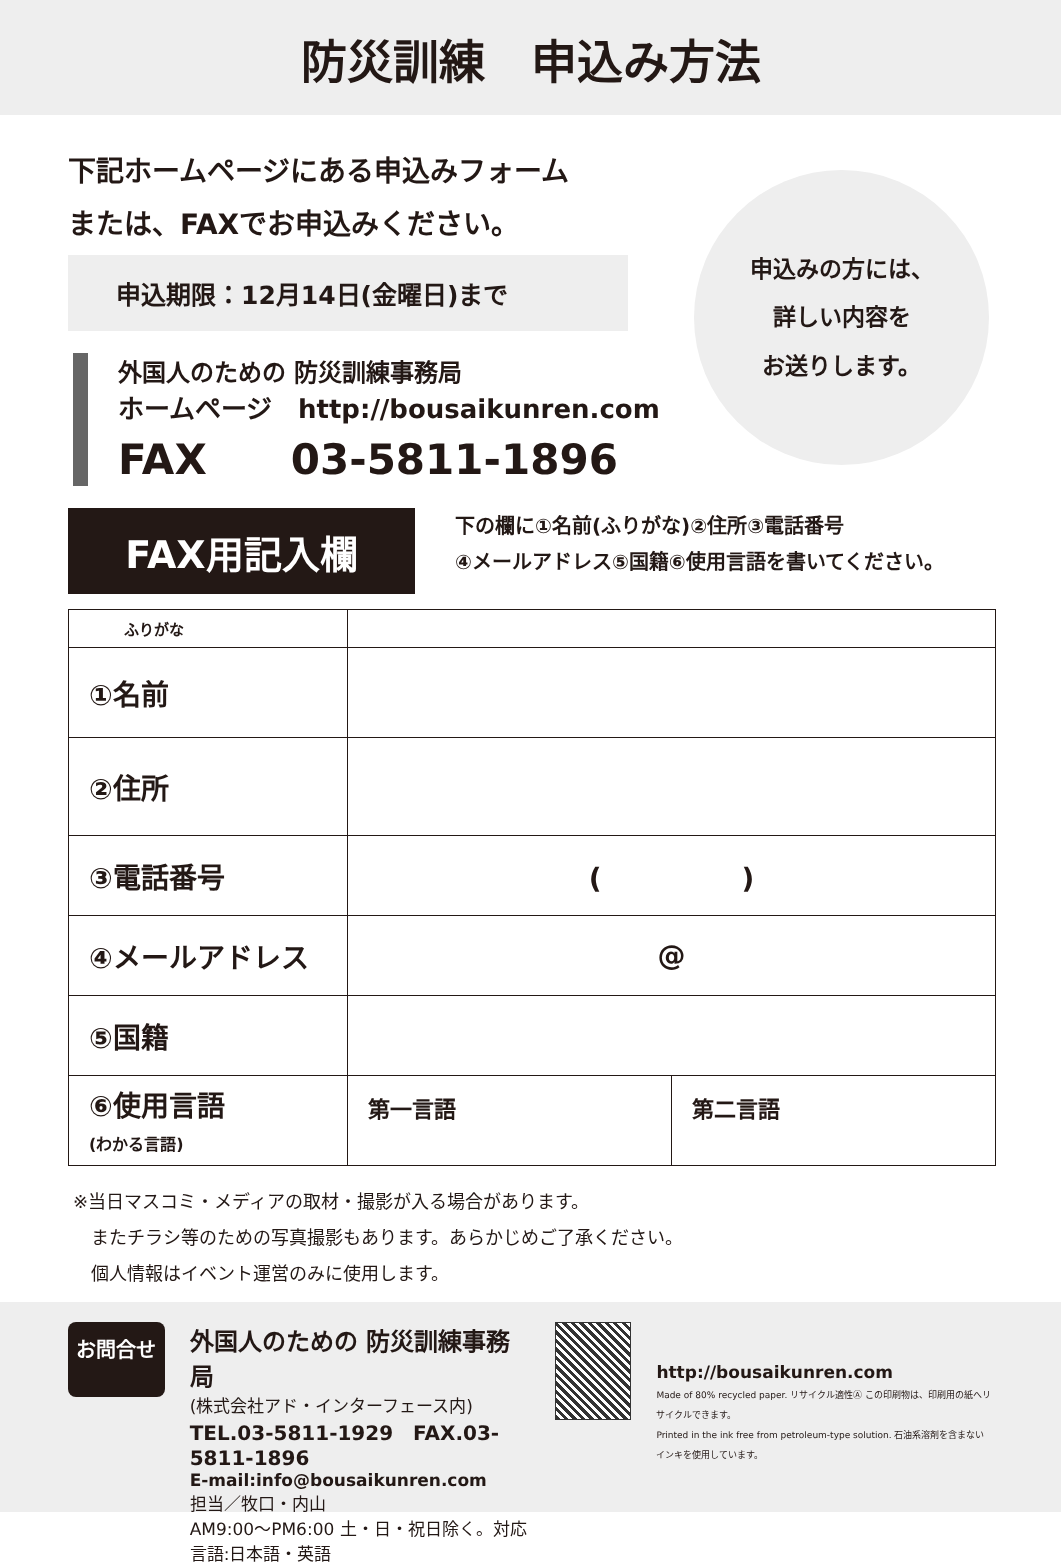防災訓練　申込み方法
申込みの方には、
詳しい内容を
お送りします。
下記ホームページにある申込みフォーム
または、FAXでお申込みください。
申込期限：12月14日(金曜日)まで
外国人のための 防災訓練事務局
ホームページ　http://bousaikunren.com
FAX　　03-5811-1896
FAX用記入欄
下の欄に①名前(ふりがな)②住所③電話番号
④メールアドレス⑤国籍⑥使用言語を書いてください。
| ふりがな | | |
| ①名前 | | |
| ②住所 | | |
| ③電話番号 | ( ) | |
| ④メールアドレス | @ | |
| ⑤国籍 | | |
| ⑥使用言語 (わかる言語) | 第一言語 | 第二言語 |
※当日マスコミ・メディアの取材・撮影が入る場合があります。
　またチラシ等のための写真撮影もあります。あらかじめご了承ください。
　個人情報はイベント運営のみに使用します。
お問合せ
外国人のための 防災訓練事務局
(株式会社アド・インターフェース内)
TEL.03-5811-1929　FAX.03-5811-1896
E-mail:info@bousaikunren.com
担当／牧口・内山
AM9:00〜PM6:00 土・日・祝日除く。対応言語:日本語・英語
http://bousaikunren.com
Made of 80% recycled paper. リサイクル適性Ⓐ この印刷物は、印刷用の紙へリサイクルできます。
Printed in the ink free from petroleum-type solution. 石油系溶剤を含まないインキを使用しています。